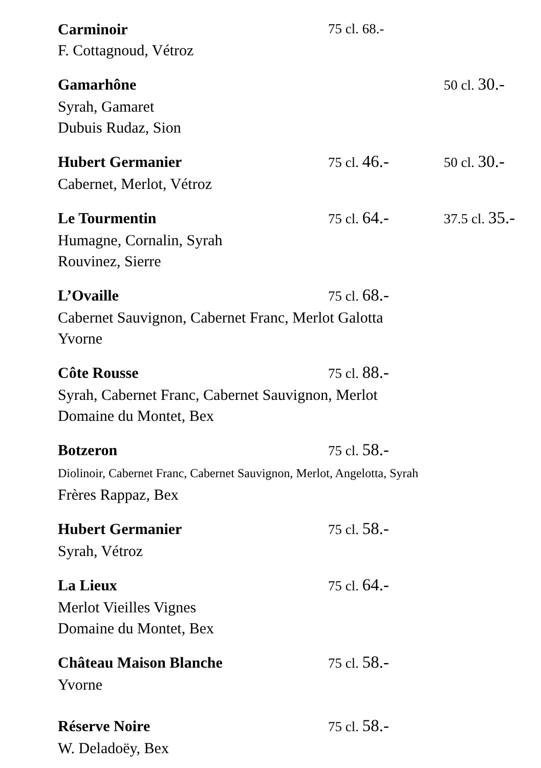Carminoir 75 cl. 68.-
F. Cottagnoud, Vétroz
Gamarhône 50 cl. 30.-
Syrah, Gamaret
Dubuis Rudaz, Sion
Hubert Germanier 75 cl. 46.- 50 cl. 30.-
Cabernet, Merlot, Vétroz
Le Tourmentin 75 cl. 64.- 37.5 cl. 35.-
Humagne, Cornalin, Syrah
Rouvinez, Sierre
L’Ovaille 75 cl. 68.-
Cabernet Sauvignon, Cabernet Franc, Merlot Galotta
Yvorne
Côte Rousse 75 cl. 88.-
Syrah, Cabernet Franc, Cabernet Sauvignon, Merlot
Domaine du Montet, Bex
Botzeron 75 cl. 58.-
Diolinoir, Cabernet Franc, Cabernet Sauvignon, Merlot, Angelotta, Syrah
Frères Rappaz, Bex
Hubert Germanier 75 cl. 58.-
Syrah, Vétroz
La Lieux 75 cl. 64.-
Merlot Vieilles Vignes
Domaine du Montet, Bex
Château Maison Blanche 75 cl. 58.-
Yvorne
Réserve Noire 75 cl. 58.-
W. Deladoëy, Bex